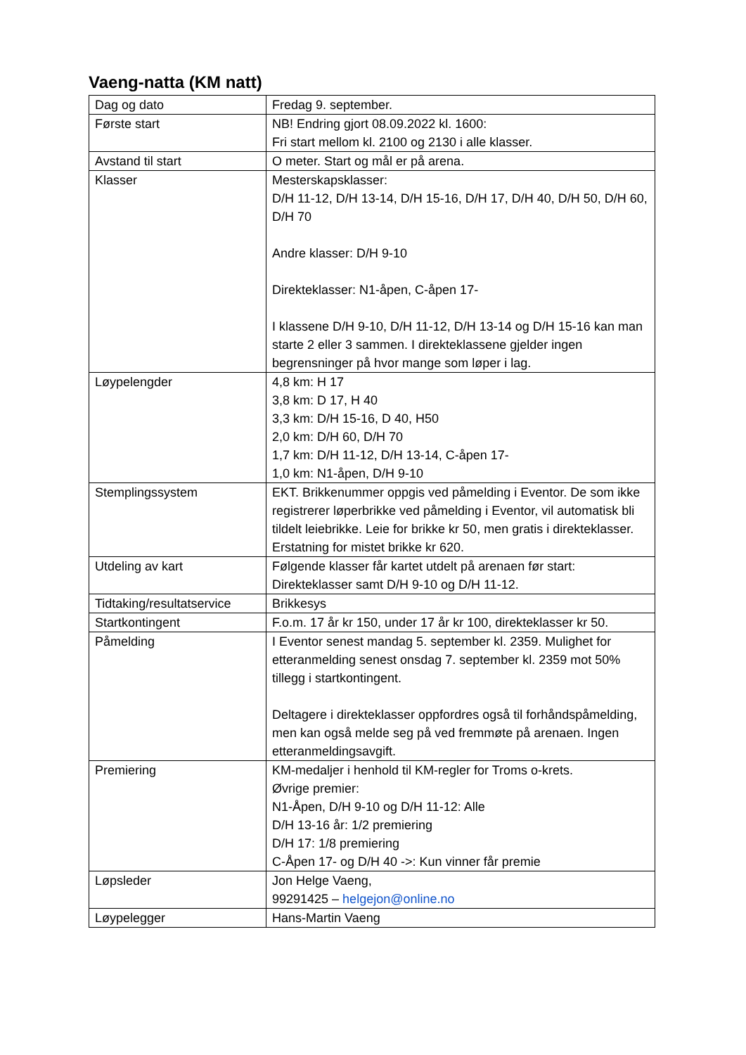Vaeng-natta (KM natt)
| Dag og dato | Fredag 9. september. |
| Første start | NB! Endring gjort 08.09.2022 kl. 1600: Fri start mellom kl. 2100 og 2130 i alle klasser. |
| Avstand til start | O meter. Start og mål er på arena. |
| Klasser | Mesterskapsklasser: D/H 11-12, D/H 13-14, D/H 15-16, D/H 17, D/H 40, D/H 50, D/H 60, D/H 70 Andre klasser: D/H 9-10 Direkteklasser: N1-åpen, C-åpen 17- I klassene D/H 9-10, D/H 11-12, D/H 13-14 og D/H 15-16 kan man starte 2 eller 3 sammen. I direkteklassene gjelder ingen begrensninger på hvor mange som løper i lag. |
| Løypelengder | 4,8 km: H 17 3,8 km: D 17, H 40 3,3 km: D/H 15-16, D 40, H50 2,0 km: D/H 60, D/H 70 1,7 km: D/H 11-12, D/H 13-14, C-åpen 17- 1,0 km: N1-åpen, D/H 9-10 |
| Stemplingssystem | EKT. Brikkenummer oppgis ved påmelding i Eventor. De som ikke registrerer løperbrikke ved påmelding i Eventor, vil automatisk bli tildelt leiebrikke. Leie for brikke kr 50, men gratis i direkteklasser. Erstatning for mistet brikke kr 620. |
| Utdeling av kart | Følgende klasser får kartet utdelt på arenaen før start: Direkteklasser samt D/H 9-10 og D/H 11-12. |
| Tidtaking/resultatservice | Brikkesys |
| Startkontingent | F.o.m. 17 år kr 150, under 17 år kr 100, direkteklasser kr 50. |
| Påmelding | I Eventor senest mandag 5. september kl. 2359. Mulighet for etteranmelding senest onsdag 7. september kl. 2359 mot 50% tillegg i startkontingent. Deltagere i direkteklasser oppfordres også til forhåndspåmelding, men kan også melde seg på ved fremmøte på arenaen. Ingen etteranmeldingsavgift. |
| Premiering | KM-medaljer i henhold til KM-regler for Troms o-krets. Øvrige premier: N1-Åpen, D/H 9-10 og D/H 11-12: Alle D/H 13-16 år: 1/2 premiering D/H 17: 1/8 premiering C-Åpen 17- og D/H 40 ->: Kun vinner får premie |
| Løpsleder | Jon Helge Vaeng, 99291425 – helgejon@online.no |
| Løypelegger | Hans-Martin Vaeng |